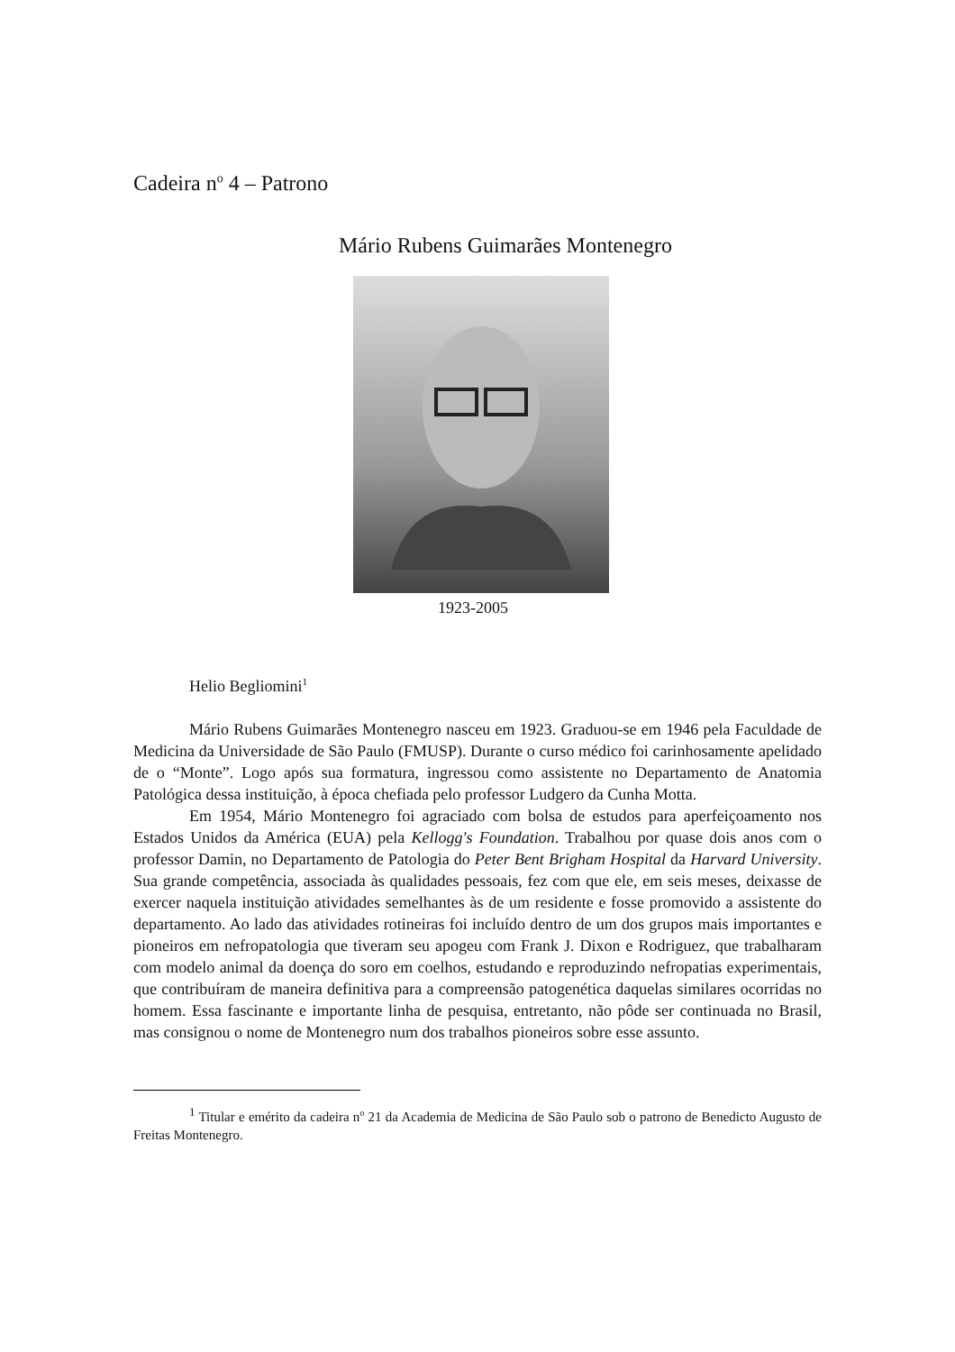Cadeira n<sup>o</sup> 4 – Patrono
Mário Rubens Guimarães Montenegro
1923-2005
Helio Begliomini<sup>1</sup>
Mário Rubens Guimarães Montenegro nasceu em 1923. Graduou-se em 1946 pela Faculdade de Medicina da Universidade de São Paulo (FMUSP). Durante o curso médico foi carinhosamente apelidado de o “Monte”. Logo após sua formatura, ingressou como assistente no Departamento de Anatomia Patológica dessa instituição, à época chefiada pelo professor Ludgero da Cunha Motta.
Em 1954, Mário Montenegro foi agraciado com bolsa de estudos para aperfeiçoamento nos Estados Unidos da América (EUA) pela Kellogg's Foundation. Trabalhou por quase dois anos com o professor Damin, no Departamento de Patologia do Peter Bent Brigham Hospital da Harvard University. Sua grande competência, associada às qualidades pessoais, fez com que ele, em seis meses, deixasse de exercer naquela instituição atividades semelhantes às de um residente e fosse promovido a assistente do departamento. Ao lado das atividades rotineiras foi incluído dentro de um dos grupos mais importantes e pioneiros em nefropatologia que tiveram seu apogeu com Frank J. Dixon e Rodriguez, que trabalharam com modelo animal da doença do soro em coelhos, estudando e reproduzindo nefropatias experimentais, que contribuíram de maneira definitiva para a compreensão patogenética daquelas similares ocorridas no homem. Essa fascinante e importante linha de pesquisa, entretanto, não pôde ser continuada no Brasil, mas consignou o nome de Montenegro num dos trabalhos pioneiros sobre esse assunto.
<sup>1</sup> Titular e emérito da cadeira n<sup>o</sup> 21 da Academia de Medicina de São Paulo sob o patrono de Benedicto Augusto de Freitas Montenegro.